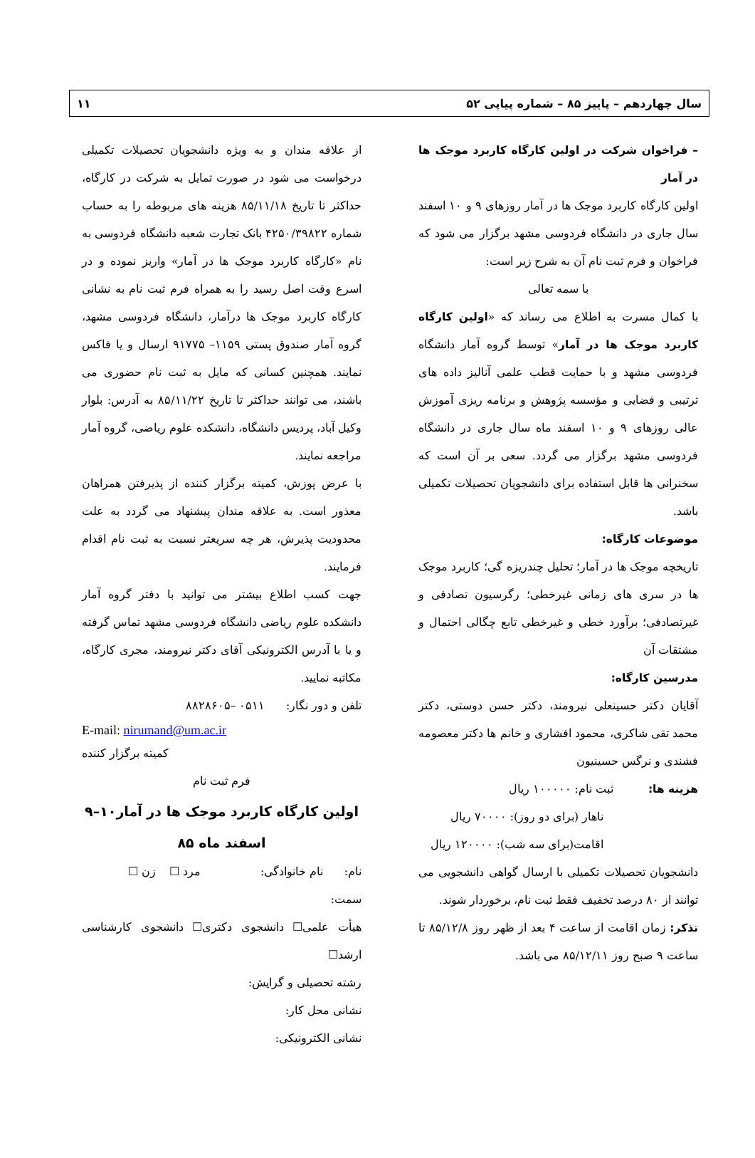سال چهاردهم – پاییز ۸۵ – شماره پیاپی ۵۲ ۱۱
– فراخوان شرکت در اولین کارگاه کاربرد موجک ها در آمار
اولین کارگاه کاربرد موجک ها در آمار روزهای ۹ و ۱۰ اسفند سال جاری در دانشگاه فردوسی مشهد برگزار می شود که فراخوان و فرم ثبت نام آن به شرح زیر است:
با سمه تعالی
با کمال مسرت به اطلاع می رساند که «اولین کارگاه کاربرد موجک ها در آمار» توسط گروه آمار دانشگاه فردوسی مشهد و با حمایت قطب علمی آنالیز داده های ترتیبی و فضایی و مؤسسه پژوهش و برنامه ریزی آموزش عالی روزهای ۹ و ۱۰ اسفند ماه سال جاری در دانشگاه فردوسی مشهد برگزار می گردد. سعی بر آن است که سخنرانی ها قابل استفاده برای دانشجویان تحصیلات تکمیلی باشد.
موضوعات کارگاه:
تاریخچه موجک ها در آمار؛ تحلیل چندریزه گی؛ کاربرد موجک ها در سری های زمانی غیرخطی؛ رگرسیون تصادفی و غیرتصادفی؛ برآورد خطی و غیرخطی تابع چگالی احتمال و مشتقات آن
مدرسین کارگاه:
آقایان دکتر حسینعلی نیرومند، دکتر حسن دوستی، دکتر محمد تقی شاکری، محمود افشاری و خانم ها دکتر معصومه فشندی و نرگس حسینیون
هزینه ها: ثبت نام: ۱۰۰۰۰۰ ریال
ناهار (برای دو روز): ۷۰۰۰۰ ریال
اقامت(برای سه شب): ۱۲۰۰۰۰ ریال
دانشجویان تحصیلات تکمیلی با ارسال گواهی دانشجویی می توانند از ۸۰ درصد تخفیف فقط ثبت نام، برخوردار شوند.
تذکر: زمان اقامت از ساعت ۴ بعد از ظهر روز ۸۵/۱۲/۸ تا ساعت ۹ صبح روز ۸۵/۱۲/۱۱ می باشد.
از علاقه مندان و به ویژه دانشجویان تحصیلات تکمیلی درخواست می شود در صورت تمایل به شرکت در کارگاه، حداکثر تا تاریخ ۸۵/۱۱/۱۸ هزینه های مربوطه را به حساب شماره ۴۲۵۰/۳۹۸۲۲ بانک تجارت شعبه دانشگاه فردوسی به نام «کارگاه کاربرد موجک ها در آمار» واریز نموده و در اسرع وقت اصل رسید را به همراه فرم ثبت نام به نشانی کارگاه کاربرد موجک ها درآمار، دانشگاه فردوسی مشهد، گروه آمار صندوق پستی ۱۱۵۹– ۹۱۷۷۵ ارسال و یا فاکس نمایند. همچنین کسانی که مایل به ثبت نام حضوری می باشند، می توانند حداکثر تا تاریخ ۸۵/۱۱/۲۲ به آدرس: بلوار وکیل آباد، پردیس دانشگاه، دانشکده علوم ریاضی، گروه آمار مراجعه نمایند.
با عرض پوزش، کمیته برگزار کننده از پذیرفتن همراهان معذور است. به علاقه مندان پیشنهاد می گردد به علت محدودیت پذیرش، هر چه سریعتر نسبت به ثبت نام اقدام فرمایند.
جهت کسب اطلاع بیشتر می توانید با دفتر گروه آمار دانشکده علوم ریاضی دانشگاه فردوسی مشهد تماس گرفته و یا با آدرس الکترونیکی آقای دکتر نیرومند، مجری کارگاه، مکاتبه نمایید.
تلفن و دور نگار: ۰۵۱۱ –۸۸۲۸۶۰۵
E-mail: nirumand@um.ac.ir
کمیته برگزار کننده
فرم ثبت نام
اولین کارگاه کاربرد موجک ها در آمار۱۰–۹
اسفند ماه ۸۵
نام: نام خانوادگی: مرد ☐ زن ☐
سمت:
هیأت علمی☐ دانشجوی دکتری☐ دانشجوی کارشناسی ارشد☐
رشته تحصیلی و گرایش:
نشانی محل کار:
نشانی الکترونیکی: